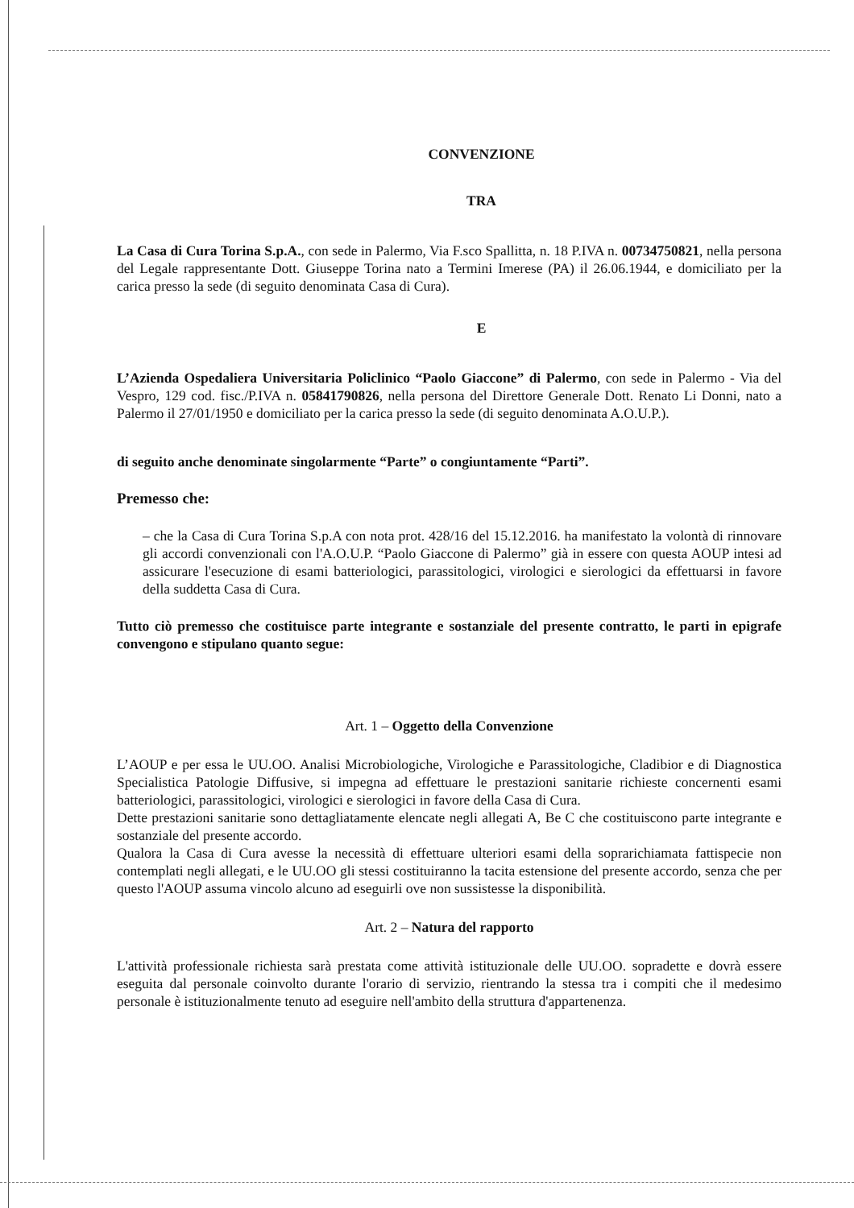CONVENZIONE
TRA
La Casa di Cura Torina S.p.A., con sede in Palermo, Via F.sco Spallitta, n. 18 P.IVA n. 00734750821, nella persona del Legale rappresentante Dott. Giuseppe Torina nato a Termini Imerese (PA) il 26.06.1944, e domiciliato per la carica presso la sede (di seguito denominata Casa di Cura).
E
L’Azienda Ospedaliera Universitaria Policlinico “Paolo Giaccone” di Palermo, con sede in Palermo - Via del Vespro, 129 cod. fisc./P.IVA n. 05841790826, nella persona del Direttore Generale Dott. Renato Li Donni, nato a Palermo il 27/01/1950 e domiciliato per la carica presso la sede (di seguito denominata A.O.U.P.).
di seguito anche denominate singolarmente “Parte” o congiuntamente “Parti”.
Premesso che:
– che la Casa di Cura Torina S.p.A con nota prot. 428/16 del 15.12.2016. ha manifestato la volontà di rinnovare gli accordi convenzionali con l'A.O.U.P. “Paolo Giaccone di Palermo” già in essere con questa AOUP intesi ad assicurare l'esecuzione di esami batteriologici, parassitologici, virologici e sierologici da effettuarsi in favore della suddetta Casa di Cura.
Tutto ciò premesso che costituisce parte integrante e sostanziale del presente contratto, le parti in epigrafe convengono e stipulano quanto segue:
Art. 1 – Oggetto della Convenzione
L’AOUP e per essa le UU.OO. Analisi Microbiologiche, Virologiche e Parassitologiche, Cladibior e di Diagnostica Specialistica Patologie Diffusive, si impegna ad effettuare le prestazioni sanitarie richieste concernenti esami batteriologici, parassitologici, virologici e sierologici in favore della Casa di Cura.
Dette prestazioni sanitarie sono dettagliatamente elencate negli allegati A, Be C che costituiscono parte integrante e sostanziale del presente accordo.
Qualora la Casa di Cura avesse la necessità di effettuare ulteriori esami della soprarichiamata fattispecie non contemplati negli allegati, e le UU.OO gli stessi costituiranno la tacita estensione del presente accordo, senza che per questo l'AOUP assuma vincolo alcuno ad eseguirli ove non sussistesse la disponibilità.
Art. 2 – Natura del rapporto
L'attività professionale richiesta sarà prestata come attività istituzionale delle UU.OO. sopradette e dovrà essere eseguita dal personale coinvolto durante l'orario di servizio, rientrando la stessa tra i compiti che il medesimo personale è istituzionalmente tenuto ad eseguire nell'ambito della struttura d'appartenenza.